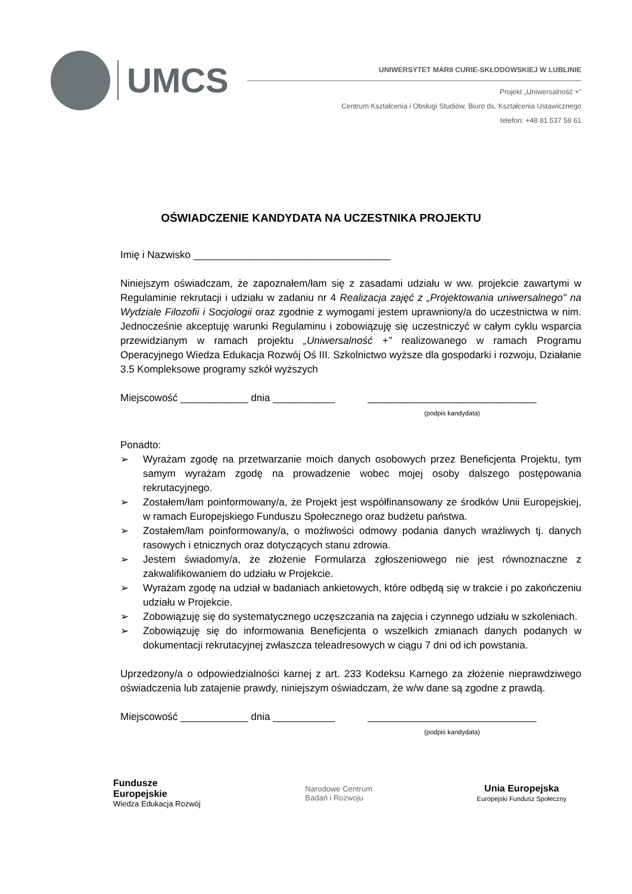UMCS
UNIWERSYTET MARII CURIE-SKŁODOWSKIEJ W LUBLINIE
Projekt „Uniwersalność +”
Centrum Kształcenia i Obsługi Studiów, Biuro ds. Kształcenia Ustawicznego
telefon: +48 81 537 58 61
OŚWIADCZENIE KANDYDATA NA UCZESTNIKA PROJEKTU
Imię i Nazwisko ___________________________________
Niniejszym oświadczam, że zapoznałem/łam się z zasadami udziału w ww. projekcie zawartymi w Regulaminie rekrutacji i udziału w zadaniu nr 4 Realizacja zajęć z „Projektowania uniwersalnego" na Wydziale Filozofii i Socjologii oraz zgodnie z wymogami jestem uprawniony/a do uczestnictwa w nim. Jednocześnie akceptuję warunki Regulaminu i zobowiązuję się uczestniczyć w całym cyklu wsparcia przewidzianym w ramach projektu „Uniwersalność +” realizowanego w ramach Programu Operacyjnego Wiedza Edukacja Rozwój Oś III. Szkolnictwo wyższe dla gospodarki i rozwoju, Działanie 3.5 Kompleksowe programy szkół wyższych
Miejscowość ____________ dnia ___________
______________________________
(podpis kandydata)
Ponadto:
➢ Wyrażam zgodę na przetwarzanie moich danych osobowych przez Beneficjenta Projektu, tym samym wyrażam zgodę na prowadzenie wobec mojej osoby dalszego postępowania rekrutacyjnego.
➢ Zostałem/łam poinformowany/a, że Projekt jest współfinansowany ze środków Unii Europejskiej, w ramach Europejskiego Funduszu Społecznego oraz budżetu państwa.
➢ Zostałem/łam poinformowany/a, o możliwości odmowy podania danych wrażliwych tj. danych rasowych i etnicznych oraz dotyczących stanu zdrowia.
➢ Jestem świadomy/a, że złożenie Formularza zgłoszeniowego nie jest równoznaczne z zakwalifikowaniem do udziału w Projekcie.
➢ Wyrażam zgodę na udział w badaniach ankietowych, które odbędą się w trakcie i po zakończeniu udziału w Projekcie.
➢ Zobowiązuję się do systematycznego uczęszczania na zajęcia i czynnego udziału w szkoleniach.
➢ Zobowiązuję się do informowania Beneficjenta o wszelkich zmianach danych podanych w dokumentacji rekrutacyjnej zwłaszcza teleadresowych w ciągu 7 dni od ich powstania.
Uprzedzony/a o odpowiedzialności karnej z art. 233 Kodeksu Karnego za złożenie nieprawdziwego oświadczenia lub zatajenie prawdy, niniejszym oświadczam, że w/w dane są zgodne z prawdą.
Miejscowość ____________ dnia ___________
______________________________
(podpis kandydata)
Fundusze
Europejskie
Wiedza Edukacja Rozwój
Narodowe Centrum
Badań i Rozwoju
Unia Europejska
Europejski Fundusz Społeczny